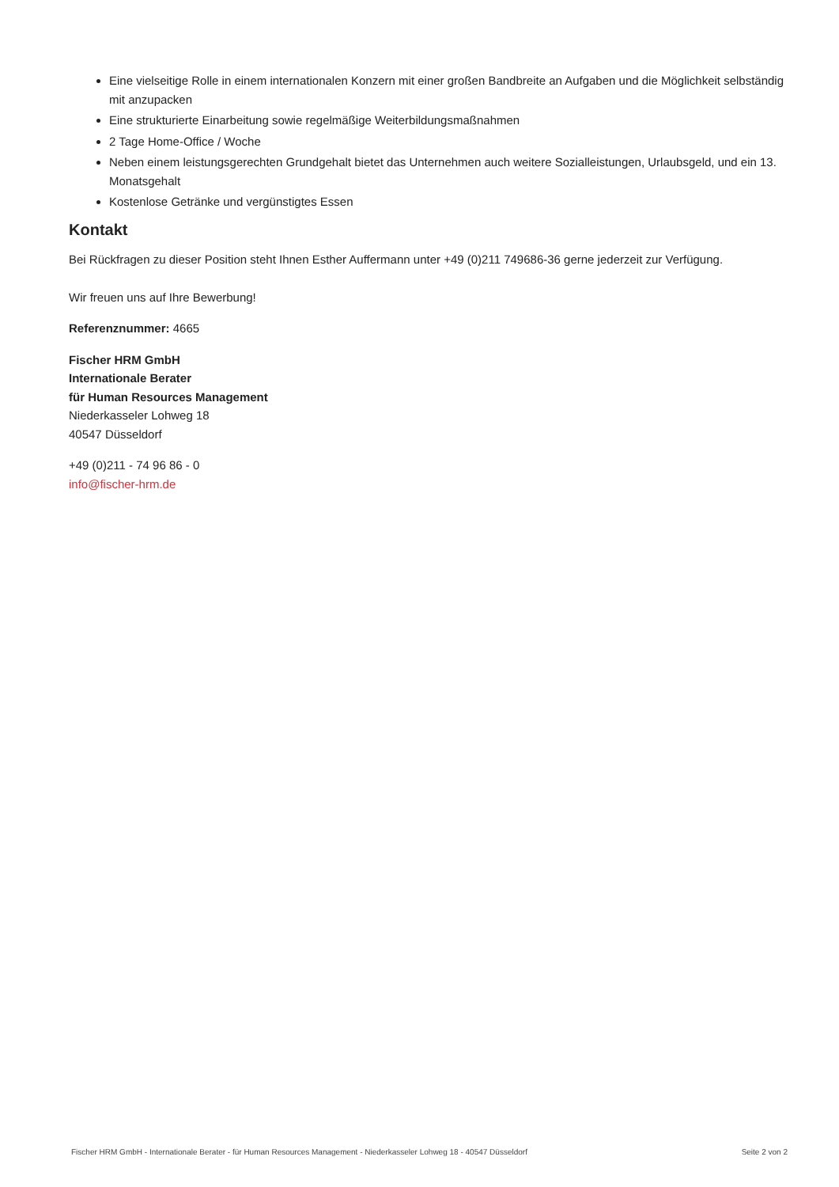Eine vielseitige Rolle in einem internationalen Konzern mit einer großen Bandbreite an Aufgaben und die Möglichkeit selbständig mit anzupacken
Eine strukturierte Einarbeitung sowie regelmäßige Weiterbildungsmaßnahmen
2 Tage Home-Office / Woche
Neben einem leistungsgerechten Grundgehalt bietet das Unternehmen auch weitere Sozialleistungen, Urlaubsgeld, und ein 13. Monatsgehalt
Kostenlose Getränke und vergünstigtes Essen
Kontakt
Bei Rückfragen zu dieser Position steht Ihnen Esther Auffermann unter +49 (0)211 749686-36 gerne jederzeit zur Verfügung.
Wir freuen uns auf Ihre Bewerbung!
Referenznummer: 4665
Fischer HRM GmbH
Internationale Berater
für Human Resources Management
Niederkasseler Lohweg 18
40547 Düsseldorf
+49 (0)211 - 74 96 86 - 0
info@fischer-hrm.de
Fischer HRM GmbH - Internationale Berater - für Human Resources Management - Niederkasseler Lohweg 18 - 40547 Düsseldorf Seite 2 von 2